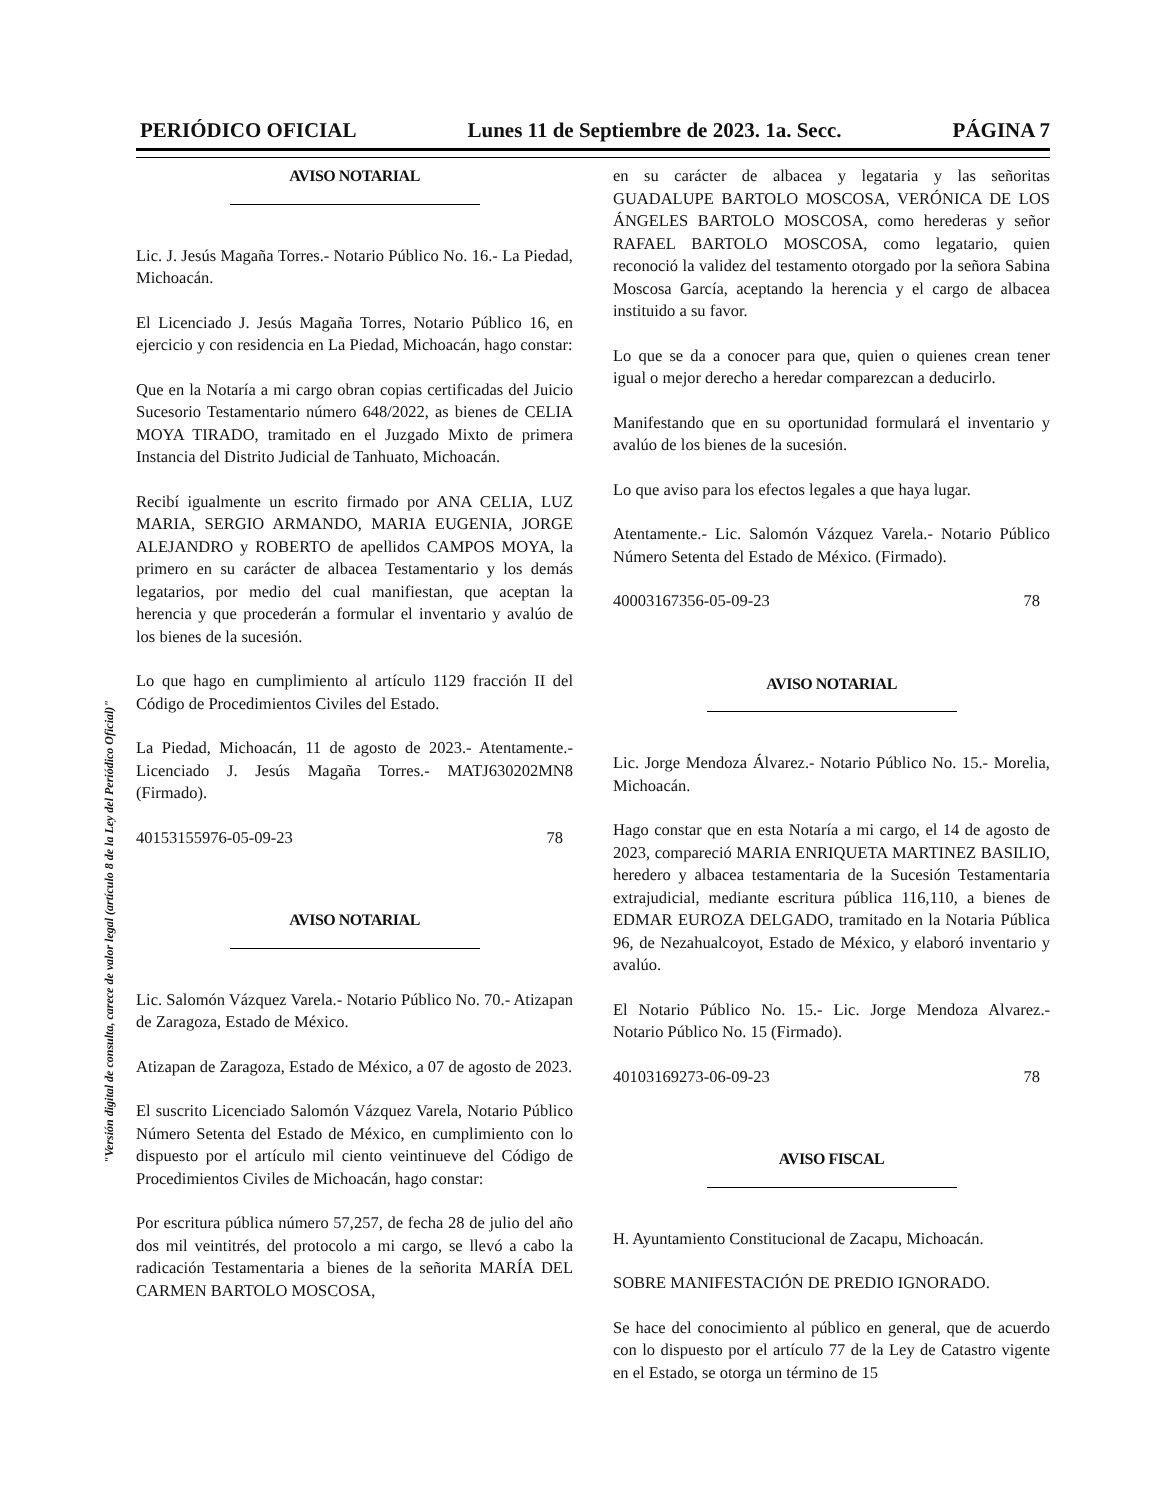PERIÓDICO OFICIAL Lunes 11 de Septiembre de 2023. 1a. Secc. PÁGINA 7
"Versión digital de consulta, carece de valor legal (artículo 8 de la Ley del Periódico Oficial)"
AVISO NOTARIAL
Lic. J. Jesús Magaña Torres.- Notario Público No. 16.- La Piedad, Michoacán.
El Licenciado J. Jesús Magaña Torres, Notario Público 16, en ejercicio y con residencia en La Piedad, Michoacán, hago constar:
Que en la Notaría a mi cargo obran copias certificadas del Juicio Sucesorio Testamentario número 648/2022, as bienes de CELIA MOYA TIRADO, tramitado en el Juzgado Mixto de primera Instancia del Distrito Judicial de Tanhuato, Michoacán.
Recibí igualmente un escrito firmado por ANA CELIA, LUZ MARIA, SERGIO ARMANDO, MARIA EUGENIA, JORGE ALEJANDRO y ROBERTO de apellidos CAMPOS MOYA, la primero en su carácter de albacea Testamentario y los demás legatarios, por medio del cual manifiestan, que aceptan la herencia y que procederán a formular el inventario y avalúo de los bienes de la sucesión.
Lo que hago en cumplimiento al artículo 1129 fracción II del Código de Procedimientos Civiles del Estado.
La Piedad, Michoacán, 11 de agosto de 2023.- Atentamente.- Licenciado J. Jesús Magaña Torres.- MATJ630202MN8 (Firmado).
40153155976-05-09-23 78
AVISO NOTARIAL
Lic. Salomón Vázquez Varela.- Notario Público No. 70.- Atizapan de Zaragoza, Estado de México.
Atizapan de Zaragoza, Estado de México, a 07 de agosto de 2023.
El suscrito Licenciado Salomón Vázquez Varela, Notario Público Número Setenta del Estado de México, en cumplimiento con lo dispuesto por el artículo mil ciento veintinueve del Código de Procedimientos Civiles de Michoacán, hago constar:
Por escritura pública número 57,257, de fecha 28 de julio del año dos mil veintitrés, del protocolo a mi cargo, se llevó a cabo la radicación Testamentaria a bienes de la señorita MARÍA DEL CARMEN BARTOLO MOSCOSA,
en su carácter de albacea y legataria y las señoritas GUADALUPE BARTOLO MOSCOSA, VERÓNICA DE LOS ÁNGELES BARTOLO MOSCOSA, como herederas y señor RAFAEL BARTOLO MOSCOSA, como legatario, quien reconoció la validez del testamento otorgado por la señora Sabina Moscosa García, aceptando la herencia y el cargo de albacea instituido a su favor.
Lo que se da a conocer para que, quien o quienes crean tener igual o mejor derecho a heredar comparezcan a deducirlo.
Manifestando que en su oportunidad formulará el inventario y avalúo de los bienes de la sucesión.
Lo que aviso para los efectos legales a que haya lugar.
Atentamente.- Lic. Salomón Vázquez Varela.- Notario Público Número Setenta del Estado de México. (Firmado).
40003167356-05-09-23 78
AVISO NOTARIAL
Lic. Jorge Mendoza Álvarez.- Notario Público No. 15.- Morelia, Michoacán.
Hago constar que en esta Notaría a mi cargo, el 14 de agosto de 2023, compareció MARIA ENRIQUETA MARTINEZ BASILIO, heredero y albacea testamentaria de la Sucesión Testamentaria extrajudicial, mediante escritura pública 116,110, a bienes de EDMAR EUROZA DELGADO, tramitado en la Notaria Pública 96, de Nezahualcoyot, Estado de México, y elaboró inventario y avalúo.
El Notario Público No. 15.- Lic. Jorge Mendoza Alvarez.- Notario Público No. 15 (Firmado).
40103169273-06-09-23 78
AVISO FISCAL
H. Ayuntamiento Constitucional de Zacapu, Michoacán.
SOBRE MANIFESTACIÓN DE PREDIO IGNORADO.
Se hace del conocimiento al público en general, que de acuerdo con lo dispuesto por el artículo 77 de la Ley de Catastro vigente en el Estado, se otorga un término de 15